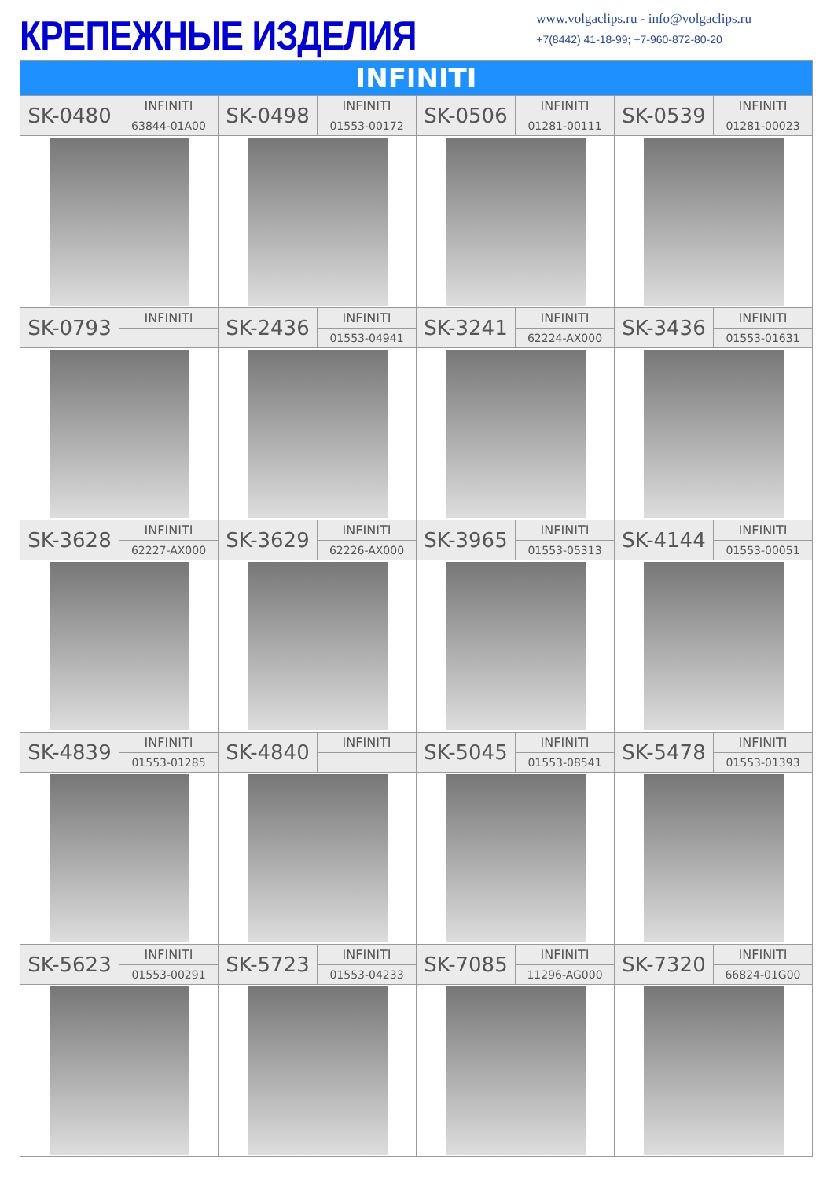КРЕПЕЖНЫЕ ИЗДЕЛИЯ
www.volgaclips.ru - info@volgaclips.ru
+7(8442) 41-18-99; +7-960-872-80-20
| INFINITI | | | | | | | |
| --- | --- | --- | --- | --- | --- | --- | --- |
| SK-0480 | INFINITI | SK-0498 | INFINITI | SK-0506 | INFINITI | SK-0539 | INFINITI |
| | 63844-01A00 | | 01553-00172 | | 01281-00111 | | 01281-00023 |
| SK-0793 | INFINITI | SK-2436 | INFINITI | SK-3241 | INFINITI | SK-3436 | INFINITI |
| | | | 01553-04941 | | 62224-AX000 | | 01553-01631 |
| SK-3628 | INFINITI | SK-3629 | INFINITI | SK-3965 | INFINITI | SK-4144 | INFINITI |
| | 62227-AX000 | | 62226-AX000 | | 01553-05313 | | 01553-00051 |
| SK-4839 | INFINITI | SK-4840 | INFINITI | SK-5045 | INFINITI | SK-5478 | INFINITI |
| | 01553-01285 | | | | 01553-08541 | | 01553-01393 |
| SK-5623 | INFINITI | SK-5723 | INFINITI | SK-7085 | INFINITI | SK-7320 | INFINITI |
| | 01553-00291 | | 01553-04233 | | 11296-AG000 | | 66824-01G00 |